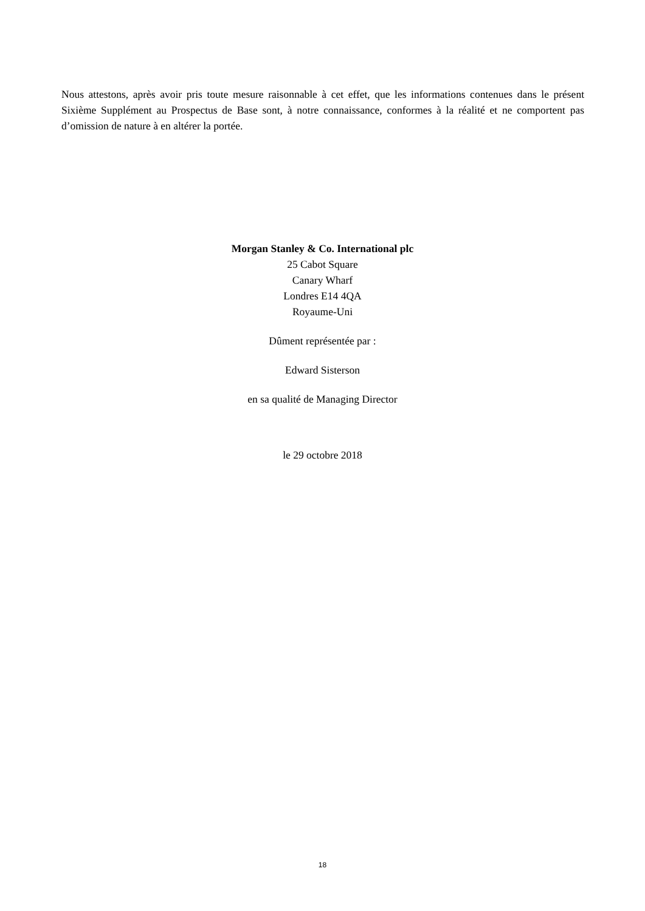Nous attestons, après avoir pris toute mesure raisonnable à cet effet, que les informations contenues dans le présent Sixième Supplément au Prospectus de Base sont, à notre connaissance, conformes à la réalité et ne comportent pas d’omission de nature à en altérer la portée.
Morgan Stanley & Co. International plc
25 Cabot Square
Canary Wharf
Londres E14 4QA
Royaume-Uni
Dûment représentée par :
Edward Sisterson
en sa qualité de Managing Director
le 29 octobre 2018
18